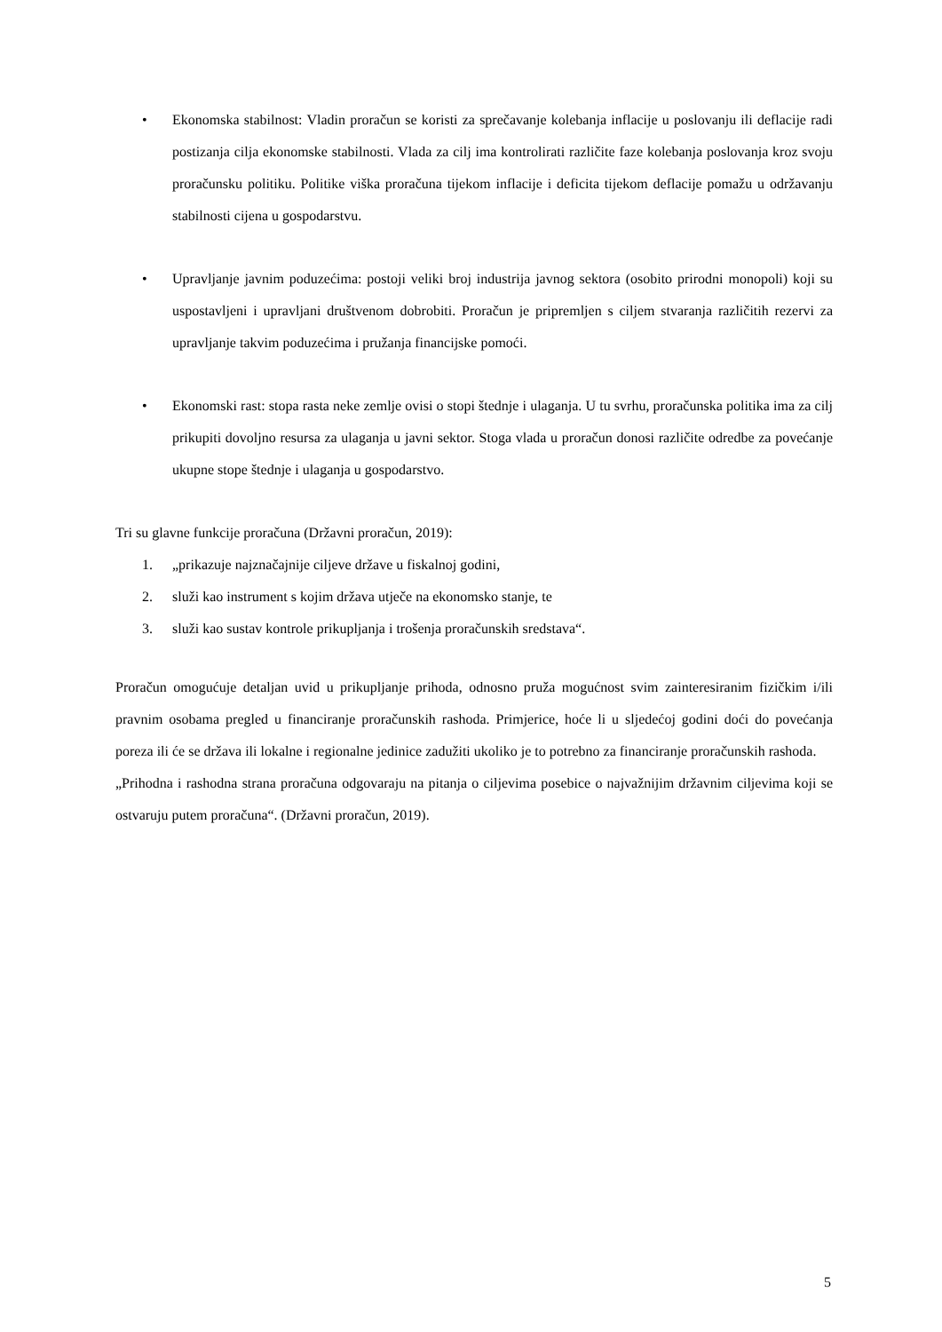• Ekonomska stabilnost: Vladin proračun se koristi za sprečavanje kolebanja inflacije u poslovanju ili deflacije radi postizanja cilja ekonomske stabilnosti. Vlada za cilj ima kontrolirati različite faze kolebanja poslovanja kroz svoju proračunsku politiku. Politike viška proračuna tijekom inflacije i deficita tijekom deflacije pomažu u održavanju stabilnosti cijena u gospodarstvu.
• Upravljanje javnim poduzećima: postoji veliki broj industrija javnog sektora (osobito prirodni monopoli) koji su uspostavljeni i upravljani društvenom dobrobiti. Proračun je pripremljen s ciljem stvaranja različitih rezervi za upravljanje takvim poduzećima i pružanja financijske pomoći.
• Ekonomski rast: stopa rasta neke zemlje ovisi o stopi štednje i ulaganja. U tu svrhu, proračunska politika ima za cilj prikupiti dovoljno resursa za ulaganja u javni sektor. Stoga vlada u proračun donosi različite odredbe za povećanje ukupne stope štednje i ulaganja u gospodarstvo.
Tri su glavne funkcije proračuna (Državni proračun, 2019):
1. „prikazuje najznačajnije ciljeve države u fiskalnoj godini,
2. služi kao instrument s kojim država utječe na ekonomsko stanje, te
3. služi kao sustav kontrole prikupljanja i trošenja proračunskih sredstava“.
Proračun omogućuje detaljan uvid u prikupljanje prihoda, odnosno pruža mogućnost svim zainteresiranim fizičkim i/ili pravnim osobama pregled u financiranje proračunskih rashoda. Primjerice, hoće li u sljedećoj godini doći do povećanja poreza ili će se država ili lokalne i regionalne jedinice zadužiti ukoliko je to potrebno za financiranje proračunskih rashoda.
„Prihodna i rashodna strana proračuna odgovaraju na pitanja o ciljevima posebice o najvažnijim državnim ciljevima koji se ostvaruju putem proračuna“. (Državni proračun, 2019).
5